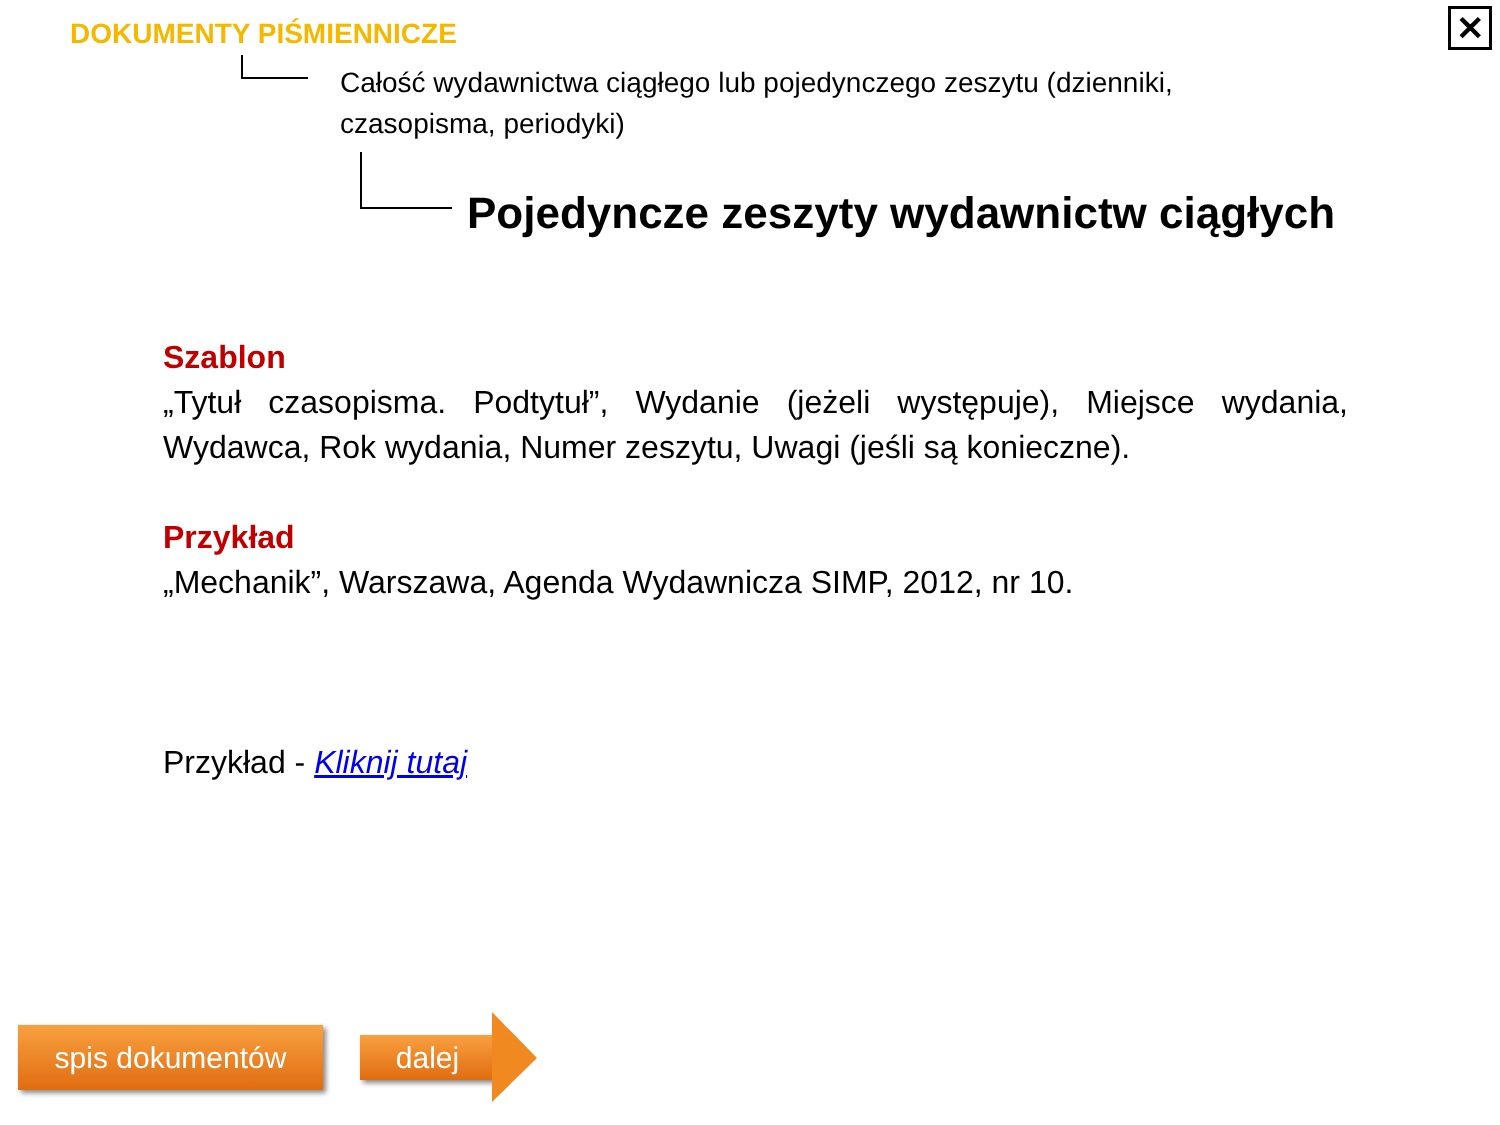DOKUMENTY PIŚMIENNICZE
Całość wydawnictwa ciągłego lub pojedynczego zeszytu (dzienniki, czasopisma, periodyki)
Pojedyncze zeszyty wydawnictw ciągłych
Szablon
„Tytuł czasopisma. Podtytuł”, Wydanie (jeżeli występuje), Miejsce wydania, Wydawca, Rok wydania, Numer zeszytu, Uwagi (jeśli są konieczne).
Przykład
„Mechanik”, Warszawa, Agenda Wydawnicza SIMP, 2012, nr 10.
Przykład - Kliknij tutaj
✕
spis dokumentów dalej